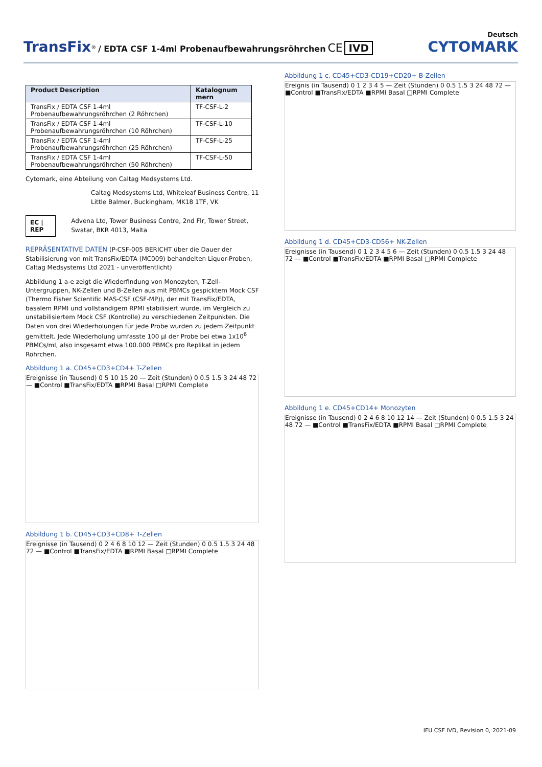Deutsch
TransFix<sup>®</sup> / EDTA CSF 1-4ml Probenaufbewahrungsröhrchen CE IVD
CYTOMARK
| Product Description | Katalognum mern |
| --- | --- |
| TransFix / EDTA CSF 1-4ml Probenaufbewahrungsröhrchen (2 Röhrchen) | TF-CSF-L-2 |
| TransFix / EDTA CSF 1-4ml Probenaufbewahrungsröhrchen (10 Röhrchen) | TF-CSF-L-10 |
| TransFix / EDTA CSF 1-4ml Probenaufbewahrungsröhrchen (25 Röhrchen) | TF-CSF-L-25 |
| TransFix / EDTA CSF 1-4ml Probenaufbewahrungsröhrchen (50 Röhrchen) | TF-CSF-L-50 |
Cytomark, eine Abteilung von Caltag Medsystems Ltd.
Caltag Medsystems Ltd, Whiteleaf Business Centre, 11 Little Balmer, Buckingham, MK18 1TF, VK
EC | REP
Advena Ltd, Tower Business Centre, 2nd Flr, Tower Street, Swatar, BKR 4013, Malta
REPRÄSENTATIVE DATEN (P-CSF-005 BERICHT über die Dauer der Stabilisierung von mit TransFix/EDTA (MC009) behandelten Liquor-Proben, Caltag Medsystems Ltd 2021 - unveröffentlicht)
Abbildung 1 a-e zeigt die Wiederfindung von Monozyten, T-Zell-Untergruppen, NK-Zellen und B-Zellen aus mit PBMCs gespicktem Mock CSF (Thermo Fisher Scientific MAS-CSF (CSF-MP)), der mit TransFix/EDTA, basalem RPMI und vollständigem RPMI stabilisiert wurde, im Vergleich zu unstabilisiertem Mock CSF (Kontrolle) zu verschiedenen Zeitpunkten. Die Daten von drei Wiederholungen für jede Probe wurden zu jedem Zeitpunkt gemittelt. Jede Wiederholung umfasste 100 µl der Probe bei etwa 1x10<sup>6</sup> PBMCs/ml, also insgesamt etwa 100.000 PBMCs pro Replikat in jedem Röhrchen.
Abbildung 1 a. CD45+CD3+CD4+ T-Zellen
Ereignisse (in Tausend) 0 5 10 15 20 — Zeit (Stunden) 0 0.5 1.5 3 24 48 72 — ■Control ■TransFix/EDTA ■RPMI Basal □RPMI Complete
Abbildung 1 b. CD45+CD3+CD8+ T-Zellen
Ereignisse (in Tausend) 0 2 4 6 8 10 12 — Zeit (Stunden) 0 0.5 1.5 3 24 48 72 — ■Control ■TransFix/EDTA ■RPMI Basal □RPMI Complete
Abbildung 1 c. CD45+CD3-CD19+CD20+ B-Zellen
Ereignis (in Tausend) 0 1 2 3 4 5 — Zeit (Stunden) 0 0.5 1.5 3 24 48 72 — ■Control ■TransFix/EDTA ■RPMI Basal □RPMI Complete
Abbildung 1 d. CD45+CD3-CD56+ NK-Zellen
Ereignisse (in Tausend) 0 1 2 3 4 5 6 — Zeit (Stunden) 0 0.5 1.5 3 24 48 72 — ■Control ■TransFix/EDTA ■RPMI Basal □RPMI Complete
Abbildung 1 e. CD45+CD14+ Monozyten
Ereignisse (in Tausend) 0 2 4 6 8 10 12 14 — Zeit (Stunden) 0 0.5 1.5 3 24 48 72 — ■Control ■TransFix/EDTA ■RPMI Basal □RPMI Complete
IFU CSF IVD, Revision 0, 2021-09